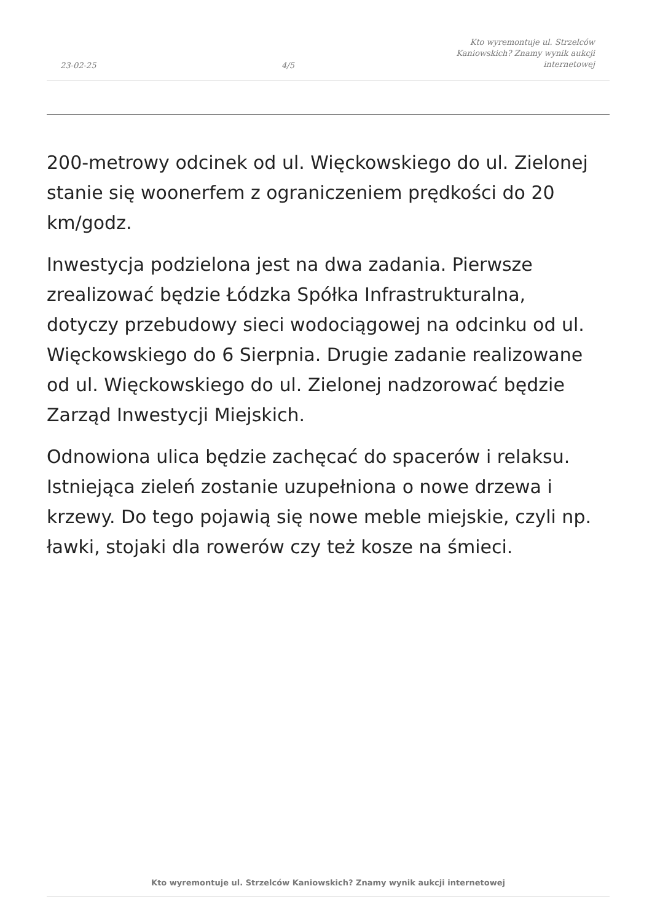23-02-25
4/5
Kto wyremontuje ul. Strzelców
Kaniowskich? Znamy wynik aukcji
internetowej
200-metrowy odcinek od ul. Więckowskiego do ul. Zielonej stanie się woonerfem z ograniczeniem prędkości do 20 km/godz.
Inwestycja podzielona jest na dwa zadania. Pierwsze zrealizować będzie Łódzka Spółka Infrastrukturalna, dotyczy przebudowy sieci wodociągowej na odcinku od ul. Więckowskiego do 6 Sierpnia. Drugie zadanie realizowane od ul. Więckowskiego do ul. Zielonej nadzorować będzie Zarząd Inwestycji Miejskich.
Odnowiona ulica będzie zachęcać do spacerów i relaksu. Istniejąca zieleń zostanie uzupełniona o nowe drzewa i krzewy. Do tego pojawią się nowe meble miejskie, czyli np. ławki, stojaki dla rowerów czy też kosze na śmieci.
Kto wyremontuje ul. Strzelców Kaniowskich? Znamy wynik aukcji internetowej